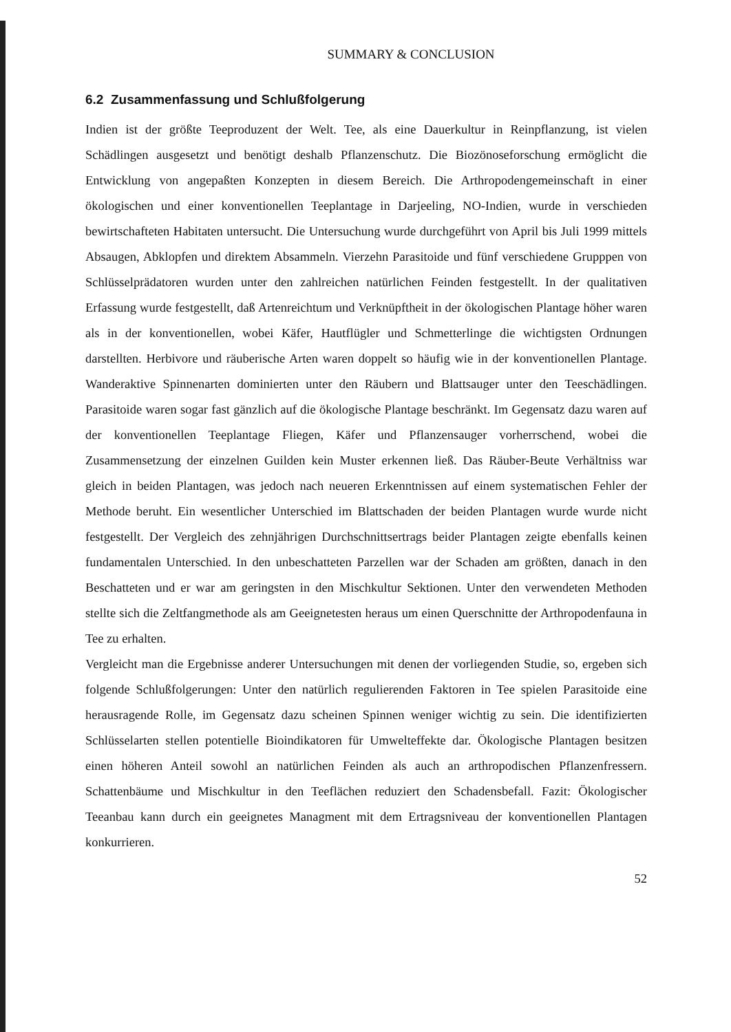SUMMARY & CONCLUSION
6.2 Zusammenfassung und Schlußfolgerung
Indien ist der größte Teeproduzent der Welt. Tee, als eine Dauerkultur in Reinpflanzung, ist vielen Schädlingen ausgesetzt und benötigt deshalb Pflanzenschutz. Die Biozönoseforschung ermöglicht die Entwicklung von angepaßten Konzepten in diesem Bereich. Die Arthropodengemeinschaft in einer ökologischen und einer konventionellen Teeplantage in Darjeeling, NO-Indien, wurde in verschieden bewirtschafteten Habitaten untersucht. Die Untersuchung wurde durchgeführt von April bis Juli 1999 mittels Absaugen, Abklopfen und direktem Absammeln. Vierzehn Parasitoide und fünf verschiedene Grupppen von Schlüsselprädatoren wurden unter den zahlreichen natürlichen Feinden festgestellt. In der qualitativen Erfassung wurde festgestellt, daß Artenreichtum und Verknüpftheit in der ökologischen Plantage höher waren als in der konventionellen, wobei Käfer, Hautflügler und Schmetterlinge die wichtigsten Ordnungen darstellten. Herbivore und räuberische Arten waren doppelt so häufig wie in der konventionellen Plantage. Wanderaktive Spinnenarten dominierten unter den Räubern und Blattsauger unter den Teeschädlingen. Parasitoide waren sogar fast gänzlich auf die ökologische Plantage beschränkt. Im Gegensatz dazu waren auf der konventionellen Teeplantage Fliegen, Käfer und Pflanzensauger vorherrschend, wobei die Zusammensetzung der einzelnen Guilden kein Muster erkennen ließ. Das Räuber-Beute Verhältniss war gleich in beiden Plantagen, was jedoch nach neueren Erkenntnissen auf einem systematischen Fehler der Methode beruht. Ein wesentlicher Unterschied im Blattschaden der beiden Plantagen wurde wurde nicht festgestellt. Der Vergleich des zehnjährigen Durchschnittsertrags beider Plantagen zeigte ebenfalls keinen fundamentalen Unterschied. In den unbeschatteten Parzellen war der Schaden am größten, danach in den Beschatteten und er war am geringsten in den Mischkultur Sektionen. Unter den verwendeten Methoden stellte sich die Zeltfangmethode als am Geeignetesten heraus um einen Querschnitte der Arthropodenfauna in Tee zu erhalten.
Vergleicht man die Ergebnisse anderer Untersuchungen mit denen der vorliegenden Studie, so, ergeben sich folgende Schlußfolgerungen: Unter den natürlich regulierenden Faktoren in Tee spielen Parasitoide eine herausragende Rolle, im Gegensatz dazu scheinen Spinnen weniger wichtig zu sein. Die identifizierten Schlüsselarten stellen potentielle Bioindikatoren für Umwelteffekte dar. Ökologische Plantagen besitzen einen höheren Anteil sowohl an natürlichen Feinden als auch an arthropodischen Pflanzenfressern. Schattenbäume und Mischkultur in den Teeflächen reduziert den Schadensbefall. Fazit: Ökologischer Teeanbau kann durch ein geeignetes Managment mit dem Ertragsniveau der konventionellen Plantagen konkurrieren.
52